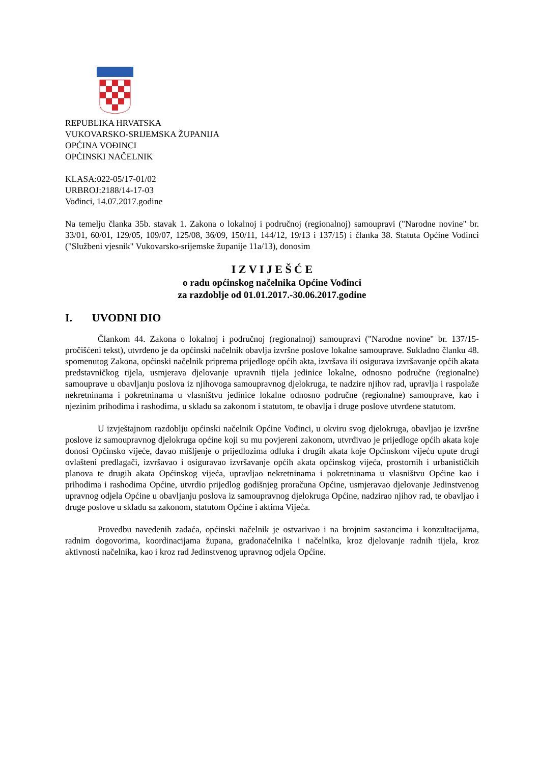REPUBLIKA HRVATSKA
VUKOVARSKO-SRIJEMSKA ŽUPANIJA
OPĆINA VOĐINCI
OPĆINSKI NAČELNIK
KLASA:022-05/17-01/02
URBROJ:2188/14-17-03
Vođinci, 14.07.2017.godine
Na temelju članka 35b. stavak 1. Zakona o lokalnoj i područnoj (regionalnoj) samoupravi ("Narodne novine" br. 33/01, 60/01, 129/05, 109/07, 125/08, 36/09, 150/11, 144/12, 19/13 i 137/15) i članka 38. Statuta Općine Vođinci ("Službeni vjesnik" Vukovarsko-srijemske županije 11a/13), donosim
I Z V I J E Š Ć E
o radu općinskog načelnika Općine Vođinci
za razdoblje od 01.01.2017.-30.06.2017.godine
I. UVODNI DIO
Člankom 44. Zakona o lokalnoj i područnoj (regionalnoj) samoupravi ("Narodne novine" br. 137/15-pročišćeni tekst), utvrđeno je da općinski načelnik obavlja izvršne poslove lokalne samouprave. Sukladno članku 48. spomenutog Zakona, općinski načelnik priprema prijedloge općih akta, izvršava ili osigurava izvršavanje općih akata predstavničkog tijela, usmjerava djelovanje upravnih tijela jedinice lokalne, odnosno područne (regionalne) samouprave u obavljanju poslova iz njihovoga samoupravnog djelokruga, te nadzire njihov rad, upravlja i raspolaže nekretninama i pokretninama u vlasništvu jedinice lokalne odnosno područne (regionalne) samouprave, kao i njezinim prihodima i rashodima, u skladu sa zakonom i statutom, te obavlja i druge poslove utvrđene statutom.
U izvještajnom razdoblju općinski načelnik Općine Vođinci, u okviru svog djelokruga, obavljao je izvršne poslove iz samoupravnog djelokruga općine koji su mu povjereni zakonom, utvrđivao je prijedloge općih akata koje donosi Općinsko vijeće, davao mišljenje o prijedlozima odluka i drugih akata koje Općinskom vijeću upute drugi ovlašteni predlagači, izvršavao i osiguravao izvršavanje općih akata općinskog vijeća, prostornih i urbanističkih planova te drugih akata Općinskog vijeća, upravljao nekretninama i pokretninama u vlasništvu Općine kao i prihodima i rashodima Općine, utvrdio prijedlog godišnjeg proračuna Općine, usmjeravao djelovanje Jedinstvenog upravnog odjela Općine u obavljanju poslova iz samoupravnog djelokruga Općine, nadzirao njihov rad, te obavljao i druge poslove u skladu sa zakonom, statutom Općine i aktima Vijeća.
Provedbu navedenih zadaća, općinski načelnik je ostvarivao i na brojnim sastancima i konzultacijama, radnim dogovorima, koordinacijama župana, gradonačelnika i načelnika, kroz djelovanje radnih tijela, kroz aktivnosti načelnika, kao i kroz rad Jedinstvenog upravnog odjela Općine.